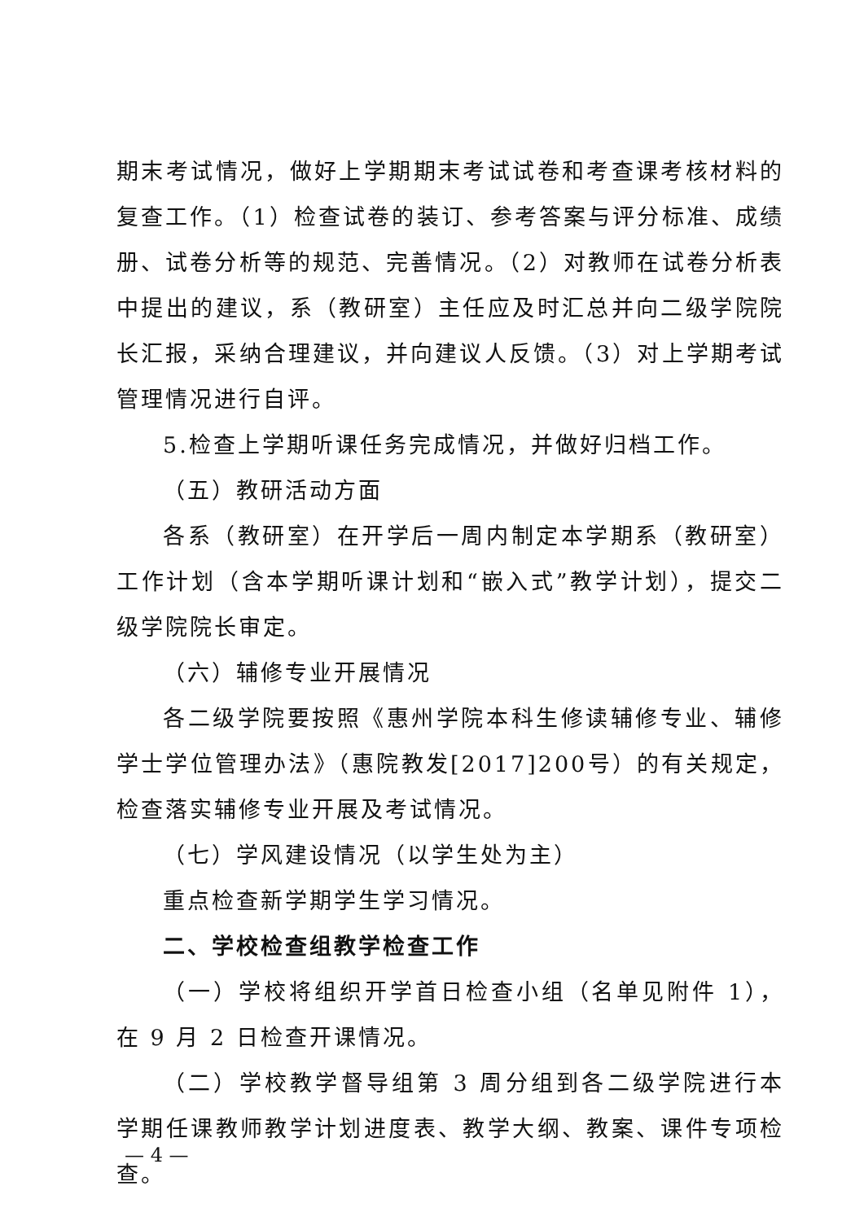期末考试情况，做好上学期期末考试试卷和考查课考核材料的复查工作。（1）检查试卷的装订、参考答案与评分标准、成绩册、试卷分析等的规范、完善情况。（2）对教师在试卷分析表中提出的建议，系（教研室）主任应及时汇总并向二级学院院长汇报，采纳合理建议，并向建议人反馈。（3）对上学期考试管理情况进行自评。
5.检查上学期听课任务完成情况，并做好归档工作。
（五）教研活动方面
各系（教研室）在开学后一周内制定本学期系（教研室）工作计划（含本学期听课计划和“嵌入式”教学计划），提交二级学院院长审定。
（六）辅修专业开展情况
各二级学院要按照《惠州学院本科生修读辅修专业、辅修学士学位管理办法》（惠院教发[2017]200号）的有关规定，检查落实辅修专业开展及考试情况。
（七）学风建设情况（以学生处为主）
重点检查新学期学生学习情况。
二、学校检查组教学检查工作
（一）学校将组织开学首日检查小组（名单见附件 1），在 9 月 2 日检查开课情况。
（二）学校教学督导组第 3 周分组到各二级学院进行本学期任课教师教学计划进度表、教学大纲、教案、课件专项检查。
— 4 —